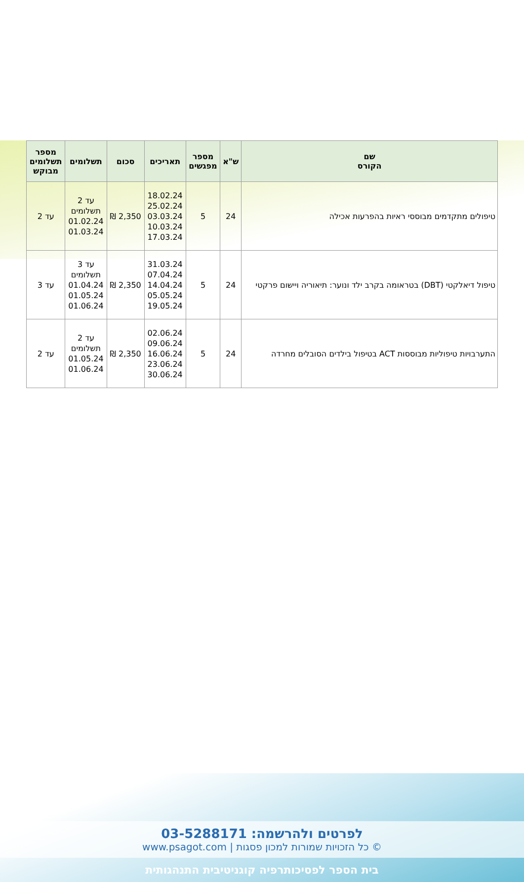| שם הקורס | ש"א | מספר מפגשים | תאריכים | סכום | תשלומים | מספר תשלומים מבוקש |
| --- | --- | --- | --- | --- | --- | --- |
| טיפולים מתקדמים מבוססי ראיות בהפרעות אכילה | 24 | 5 | 18.02.24 25.02.24 03.03.24 10.03.24 17.03.24 | 2,350 ₪ | עד 2 תשלומים 01.02.24 01.03.24 | עד 2 |
| טיפול דיאלקטי (DBT) בטראומה בקרב ילד ונוער: תיאוריה ויישום פרקטי | 24 | 5 | 31.03.24 07.04.24 14.04.24 05.05.24 19.05.24 | 2,350 ₪ | עד 3 תשלומים 01.04.24 01.05.24 01.06.24 | עד 3 |
| התערבויות טיפוליות מבוססות ACT בטיפול בילדים הסובלים מחרדה | 24 | 5 | 02.06.24 09.06.24 16.06.24 23.06.24 30.06.24 | 2,350 ₪ | עד 2 תשלומים 01.05.24 01.06.24 | עד 2 |
לפרטים ולהרשמה: 03-5288171
© כל הזכויות שמורות למכון פסגות | www.psagot.com
בית הספר לפסיכותרפיה קוגניטיבית התנהגותית